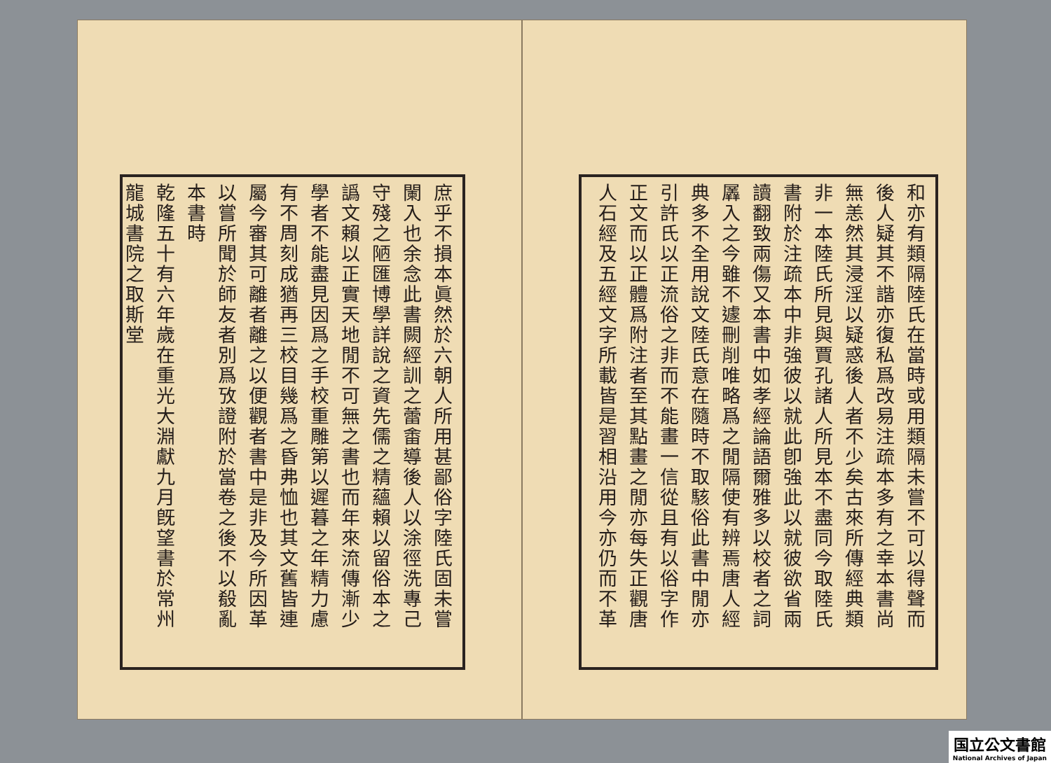庶乎不損本眞然於六朝人所用甚鄙俗字陸氏固未嘗
闌入也余念此書闕經訓之蕾畬導後人以涂徑洗專己
守殘之陋匯博學詳說之資先儒之精蘊賴以留俗本之
譌文賴以正實天地閒不可無之書也而年來流傳漸少
學者不能盡見因爲之手校重雕第以遲暮之年精力慮
有不周刻成猶再三校目幾爲之昏弗恤也其文舊皆連
屬今審其可離者離之以便觀者書中是非及今所因革
以嘗所聞於師友者別爲攷證附於當卷之後不以殽亂
本書時
乾隆五十有六年歲在重光大淵獻九月旣望書於常州
龍城書院之取斯堂
和亦有類隔陸氏在當時或用類隔未嘗不可以得聲而
後人疑其不諧亦復私爲改易注疏本多有之幸本書尚
無恙然其浸淫以疑惑後人者不少矣古來所傳經典類
非一本陸氏所見與賈孔諸人所見本不盡同今取陸氏
書附於注疏本中非強彼以就此卽強此以就彼欲省兩
讀翻致兩傷又本書中如孝經論語爾雅多以校者之詞
羼入之今雖不遽刪削唯略爲之閒隔使有辨焉唐人經
典多不全用說文陸氏意在隨時不取駭俗此書中閒亦
引許氏以正流俗之非而不能畫一信從且有以俗字作
正文而以正體爲附注者至其點畫之閒亦每失正觀唐
人石經及五經文字所載皆是習相沿用今亦仍而不革
国立公文書館
National Archives of Japan